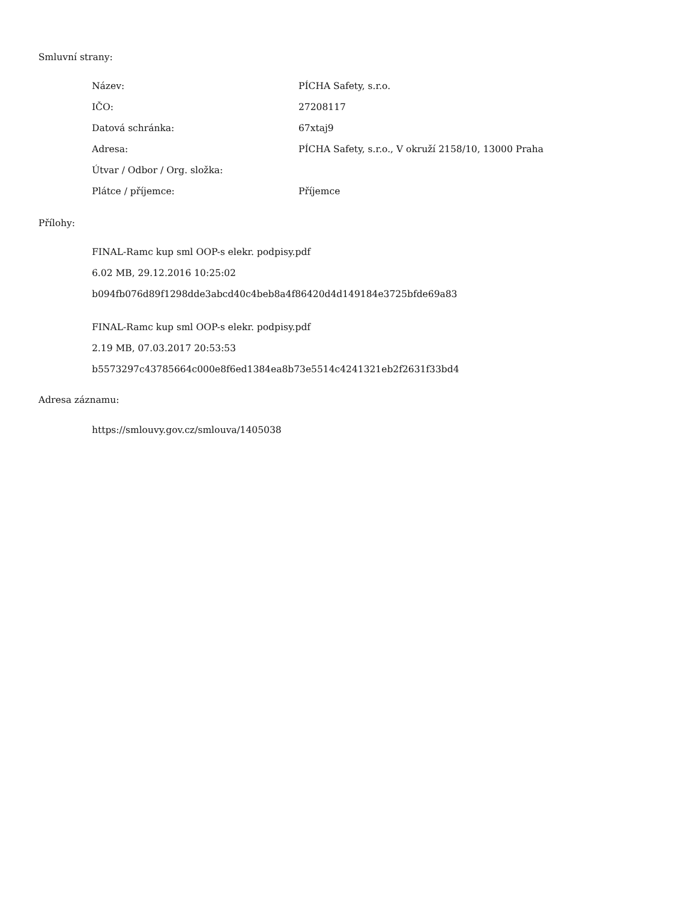Smluvní strany:
| Název: | PÍCHA Safety, s.r.o. |
| IČO: | 27208117 |
| Datová schránka: | 67xtaj9 |
| Adresa: | PÍCHA Safety, s.r.o., V okruží 2158/10, 13000 Praha |
| Útvar / Odbor / Org. složka: | |
| Plátce / příjemce: | Příjemce |
Přílohy:
FINAL-Ramc kup sml OOP-s elekr. podpisy.pdf
6.02 MB, 29.12.2016 10:25:02
b094fb076d89f1298dde3abcd40c4beb8a4f86420d4d149184e3725bfde69a83
FINAL-Ramc kup sml OOP-s elekr. podpisy.pdf
2.19 MB, 07.03.2017 20:53:53
b5573297c43785664c000e8f6ed1384ea8b73e5514c4241321eb2f2631f33bd4
Adresa záznamu:
https://smlouvy.gov.cz/smlouva/1405038